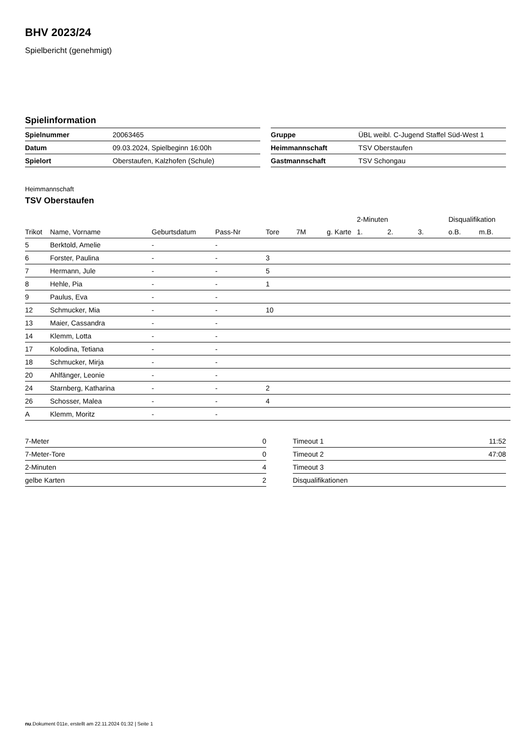BHV 2023/24
Spielbericht (genehmigt)
Spielinformation
| Spielnummer | 20063465 |
| Datum | 09.03.2024, Spielbeginn 16:00h |
| Spielort | Oberstaufen, Kalzhofen (Schule) |
| Gruppe | ÜBL weibl. C-Jugend Staffel Süd-West 1 |
| Heimmannschaft | TSV Oberstaufen |
| Gastmannschaft | TSV Schongau |
Heimmannschaft
TSV Oberstaufen
| | | | | | | | 2-Minuten | | | Disqualifikation | |
| --- | --- | --- | --- | --- | --- | --- | --- | --- | --- | --- | --- |
| Trikot | Name, Vorname | Geburtsdatum | Pass-Nr | Tore | 7M | g. Karte | 1. | 2. | 3. | o.B. | m.B. |
| 5 | Berktold, Amelie | - | - | | | | | | | | |
| 6 | Forster, Paulina | - | - | 3 | | | | | | | |
| 7 | Hermann, Jule | - | - | 5 | | | | | | | |
| 8 | Hehle, Pia | - | - | 1 | | | | | | | |
| 9 | Paulus, Eva | - | - | | | | | | | | |
| 12 | Schmucker, Mia | - | - | 10 | | | | | | | |
| 13 | Maier, Cassandra | - | - | | | | | | | | |
| 14 | Klemm, Lotta | - | - | | | | | | | | |
| 17 | Kolodina, Tetiana | - | - | | | | | | | | |
| 18 | Schmucker, Mirja | - | - | | | | | | | | |
| 20 | Ahlfänger, Leonie | - | - | | | | | | | | |
| 24 | Starnberg, Katharina | - | - | 2 | | | | | | | |
| 26 | Schosser, Malea | - | - | 4 | | | | | | | |
| A | Klemm, Moritz | - | - | | | | | | | | |
| 7-Meter | 0 |
| 7-Meter-Tore | 0 |
| 2-Minuten | 4 |
| gelbe Karten | 2 |
| Timeout 1 | 11:52 |
| Timeout 2 | 47:08 |
| Timeout 3 | |
| Disqualifikationen | |
nu.Dokument 011e, erstellt am 22.11.2024 01:32 | Seite 1